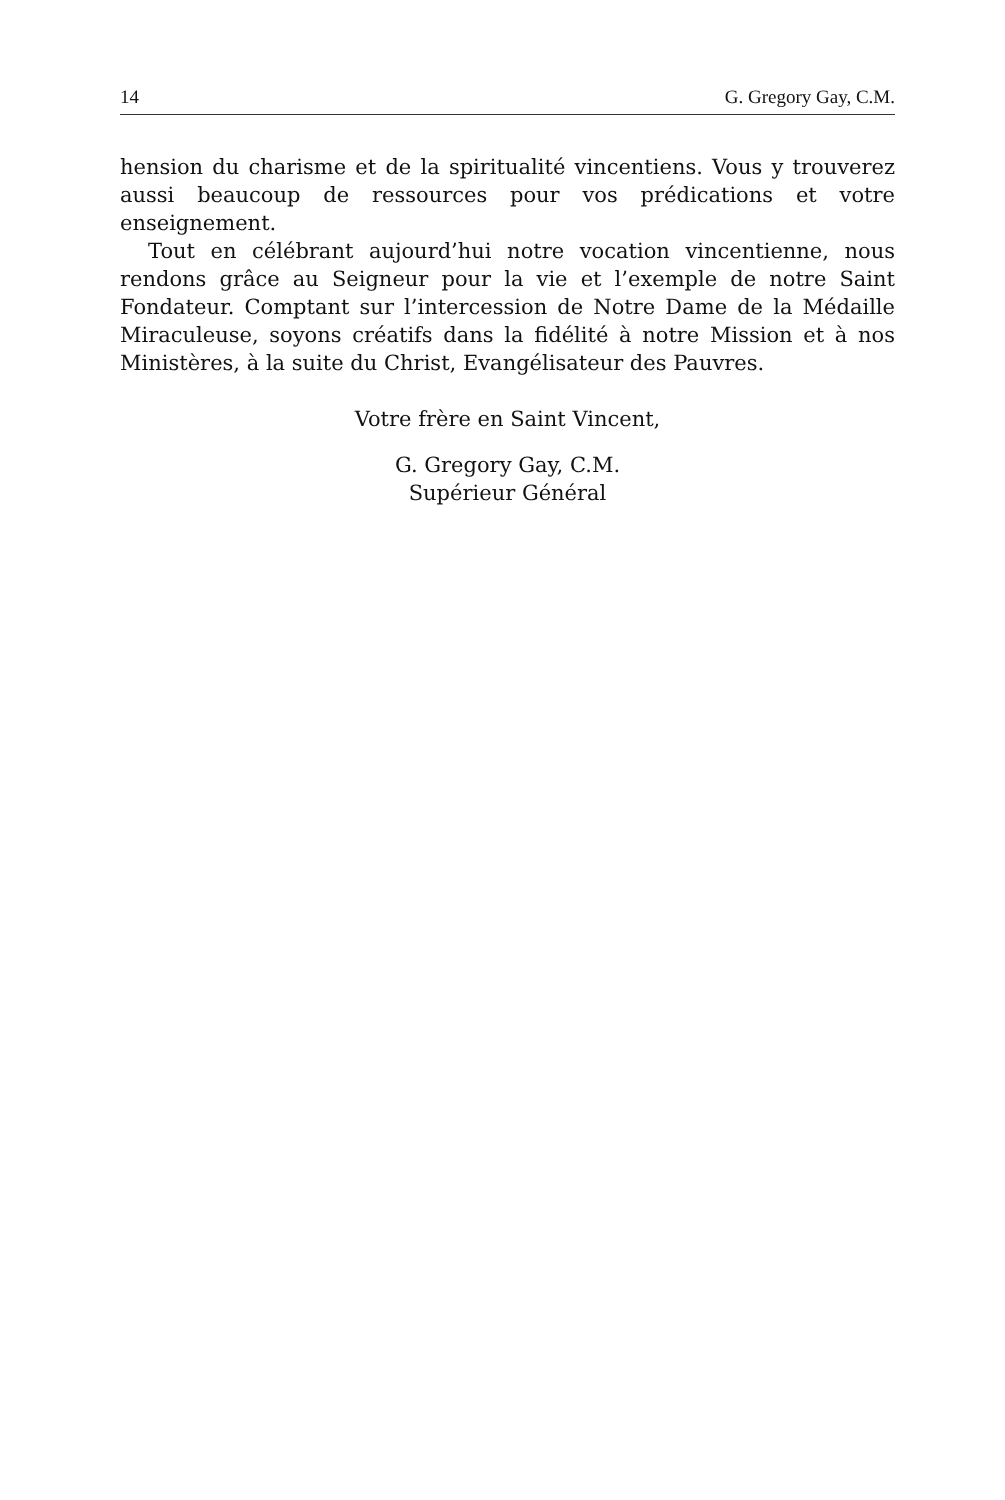14 G. Gregory Gay, C.M.
hension du charisme et de la spiritualité vincentiens. Vous y trouverez aussi beaucoup de ressources pour vos prédications et votre enseignement.
Tout en célébrant aujourd’hui notre vocation vincentienne, nous rendons grâce au Seigneur pour la vie et l’exemple de notre Saint Fondateur. Comptant sur l’intercession de Notre Dame de la Médaille Miraculeuse, soyons créatifs dans la fidélité à notre Mission et à nos Ministères, à la suite du Christ, Evangélisateur des Pauvres.
Votre frère en Saint Vincent,
G. Gregory Gay, C.M.
Supérieur Général